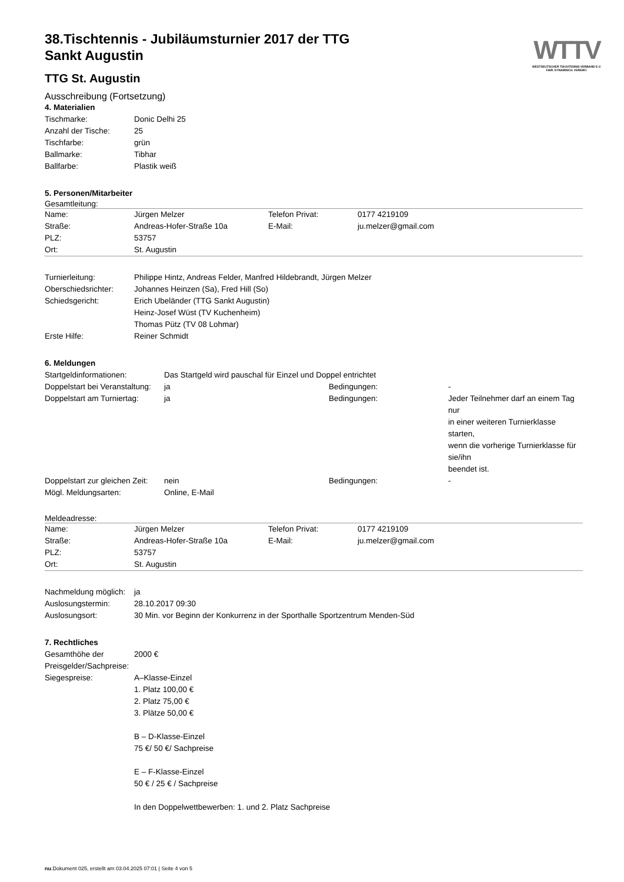WTTV
WESTDEUTSCHER TISCHTENNIS-VERBAND E.V.
FAIR. DYNAMISCH. VEREINT.
38.Tischtennis - Jubiläumsturnier 2017 der TTG
Sankt Augustin
TTG St. Augustin
Ausschreibung (Fortsetzung)
4. Materialien
| Tischmarke: | Donic Delhi 25 |
| Anzahl der Tische: | 25 |
| Tischfarbe: | grün |
| Ballmarke: | Tibhar |
| Ballfarbe: | Plastik weiß |
5. Personen/Mitarbeiter
Gesamtleitung:
| Name: | Jürgen Melzer | Telefon Privat: | 0177 4219109 |
| Straße: | Andreas-Hofer-Straße 10a | E-Mail: | ju.melzer@gmail.com |
| PLZ: | 53757 | | |
| Ort: | St. Augustin | | |
| Turnierleitung: | Philippe Hintz, Andreas Felder, Manfred Hildebrandt, Jürgen Melzer |
| Oberschiedsrichter: | Johannes Heinzen (Sa), Fred Hill (So) |
| Schiedsgericht: | Erich Ubeländer (TTG Sankt Augustin) Heinz-Josef Wüst (TV Kuchenheim) Thomas Pütz (TV 08 Lohmar) |
| Erste Hilfe: | Reiner Schmidt |
6. Meldungen
| Startgeldinformationen: | Das Startgeld wird pauschal für Einzel und Doppel entrichtet | | |
| Doppelstart bei Veranstaltung: | ja | Bedingungen: | - |
| Doppelstart am Turniertag: | ja | Bedingungen: | Jeder Teilnehmer darf an einem Tag nur in einer weiteren Turnierklasse starten, wenn die vorherige Turnierklasse für sie/ihn beendet ist. |
| Doppelstart zur gleichen Zeit: | nein | Bedingungen: | - |
| Mögl. Meldungsarten: | Online, E-Mail | | |
Meldeadresse:
| Name: | Jürgen Melzer | Telefon Privat: | 0177 4219109 |
| Straße: | Andreas-Hofer-Straße 10a | E-Mail: | ju.melzer@gmail.com |
| PLZ: | 53757 | | |
| Ort: | St. Augustin | | |
| Nachmeldung möglich: | ja |
| Auslosungstermin: | 28.10.2017 09:30 |
| Auslosungsort: | 30 Min. vor Beginn der Konkurrenz in der Sporthalle Sportzentrum Menden-Süd |
7. Rechtliches
| Gesamthöhe der Preisgelder/Sachpreise: | 2000 € |
| Siegespreise: | A–Klasse-Einzel 1. Platz 100,00 € 2. Platz 75,00 € 3. Plätze 50,00 € B – D-Klasse-Einzel 75 €/ 50 €/ Sachpreise E – F-Klasse-Einzel 50 € / 25 € / Sachpreise In den Doppelwettbewerben: 1. und 2. Platz Sachpreise |
nu.Dokument 025, erstellt am 03.04.2025 07:01 | Seite 4 von 5